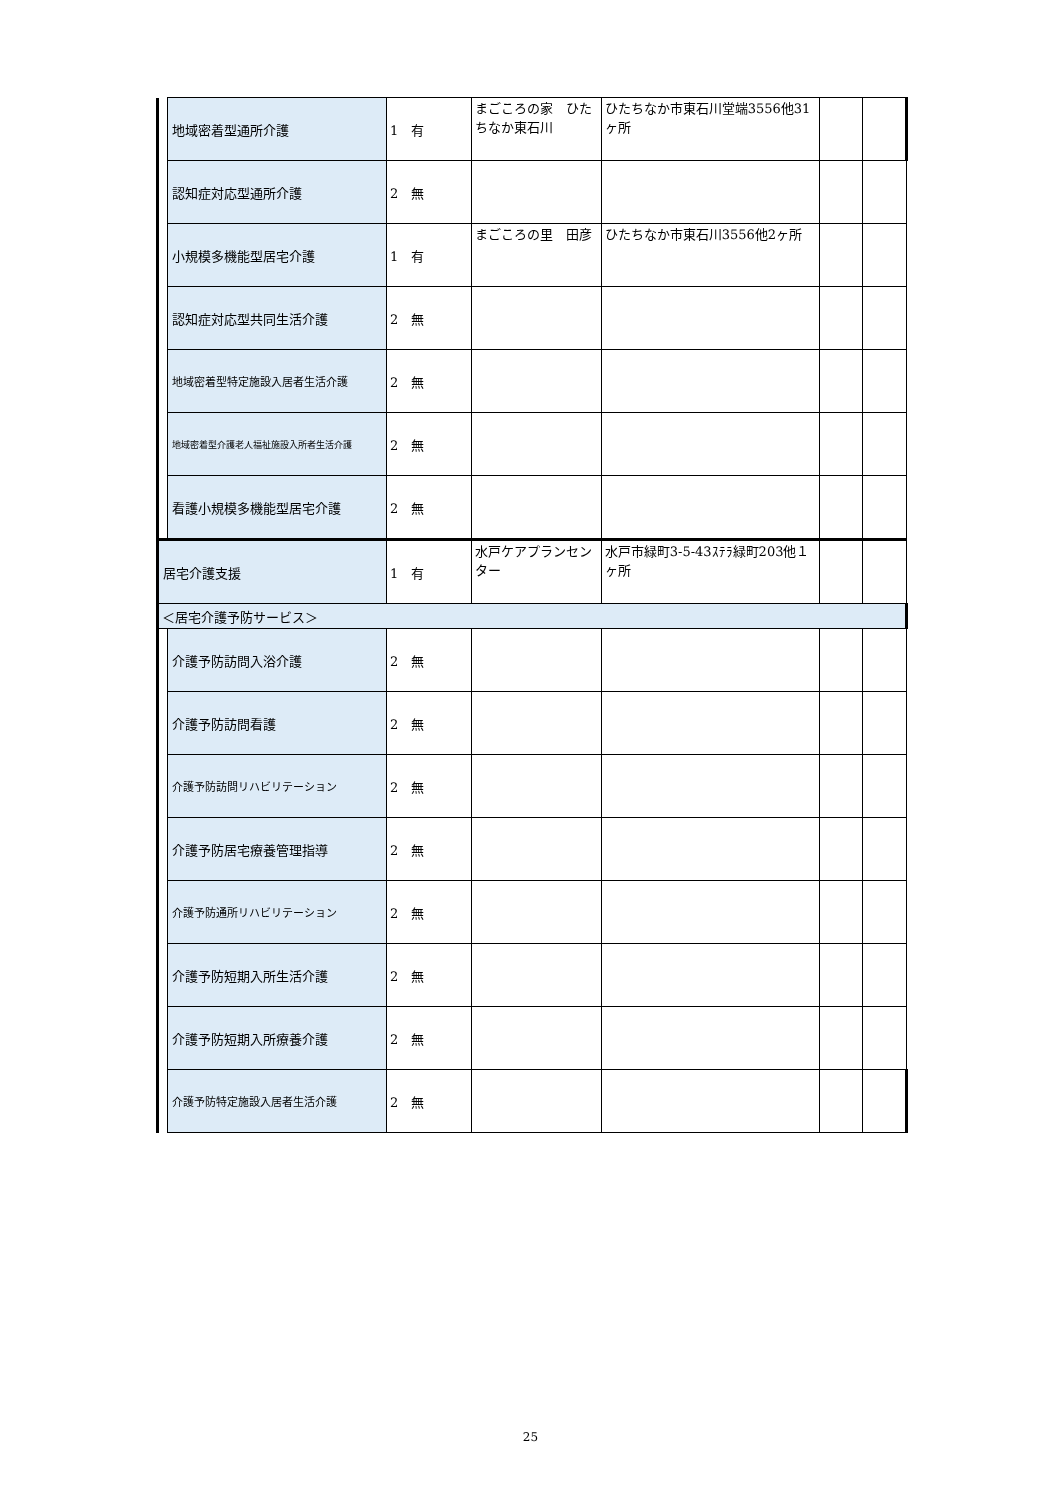| | 地域密着型通所介護 | 1 有 | まごころの家 ひたちなか東石川 | ひたちなか市東石川堂端3556他31ヶ所 | | |
| | 認知症対応型通所介護 | 2 無 | | | | |
| | 小規模多機能型居宅介護 | 1 有 | まごころの里 田彦 | ひたちなか市東石川3556他2ヶ所 | | |
| | 認知症対応型共同生活介護 | 2 無 | | | | |
| | 地域密着型特定施設入居者生活介護 | 2 無 | | | | |
| | 地域密着型介護老人福祉施設入所者生活介護 | 2 無 | | | | |
| | 看護小規模多機能型居宅介護 | 2 無 | | | | |
| 居宅介護支援 | | 1 有 | 水戸ケアプランセンター | 水戸市緑町3-5-43ｽﾃﾗ緑町203他１ヶ所 | | |
| ＜居宅介護予防サービス＞ | | | | | | |
| | 介護予防訪問入浴介護 | 2 無 | | | | |
| | 介護予防訪問看護 | 2 無 | | | | |
| | 介護予防訪問リハビリテーション | 2 無 | | | | |
| | 介護予防居宅療養管理指導 | 2 無 | | | | |
| | 介護予防通所リハビリテーション | 2 無 | | | | |
| | 介護予防短期入所生活介護 | 2 無 | | | | |
| | 介護予防短期入所療養介護 | 2 無 | | | | |
| | 介護予防特定施設入居者生活介護 | 2 無 | | | | |
25